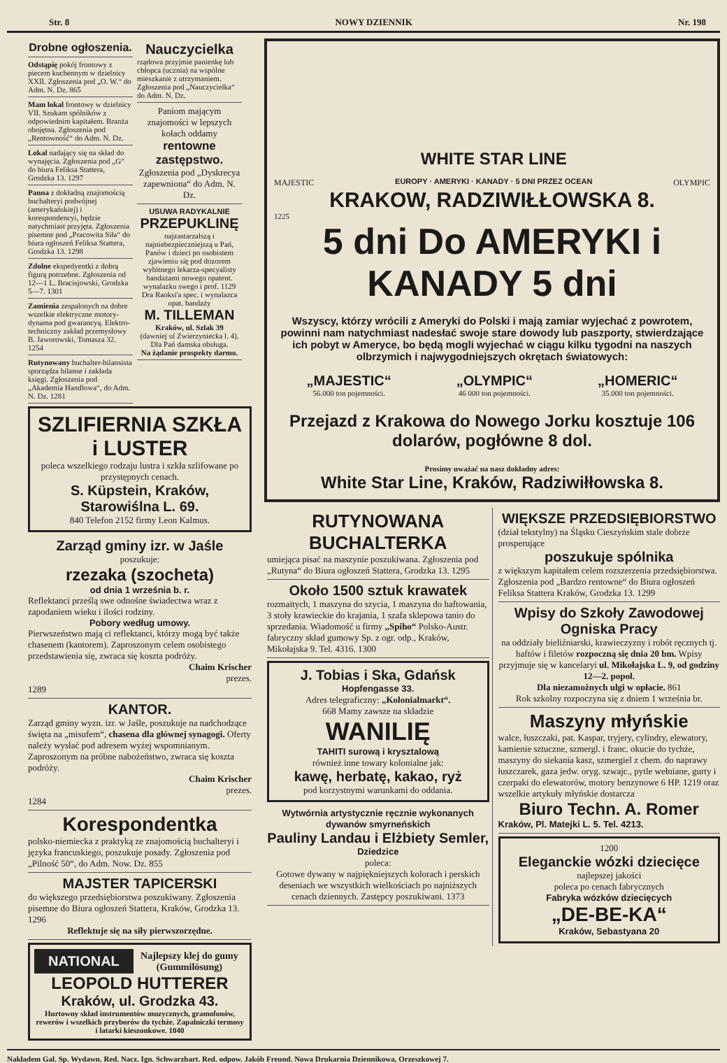Str. 8 NOWY DZIENNIK Nr. 198
Drobne ogłoszenia.
Odstąpię pokój frontowy z piecem kuchennym w dzielnicy XXII. Zgłoszenia pod „O. W.“ do Adm. N. Dz. 865
Mam lokal frontowy w dzielnicy VII. Szukam spólników z odpowiednim kapitałem. Branża obojętna. Zgłoszenia pod „Rentowność“ do Adm. N. Dz.
Lokal nadający się na skład do wynajęcia. Zgłoszenia pod „G“ do biura Feliksa Stattera, Grodzka 13. 1297
Panna z dokładną znajomością buchalteryi podwójnej (amerykańskiej) i korespondencyi, będzie natychmiast przyjęta. Zgłoszenia pisemne pod „Pracowita Siła“ do biura ogłoszeń Feliksa Stattera, Grodzka 13. 1298
Zdolne ekspedyentki z dobrą figurą potrzebne. Zgłoszenia od 12—1 L. Bracisjowski, Grodzka 5—7. 1301
Zamienia zespalonych na dobre wszelkie elektryczne motory-dynama pod gwarancyą. Elektro-techniczny zakład przemysłowy B. Jaworowski, Tomasza 32. 1254
Rutynowany buchalter-bilansista sporządza bilanse i zakłada księgi. Zgłoszenia pod „Akademia Handlowa“, do Adm. N. Dz. 1281
Nauczycielka
rządowa przyjmie panienkę lub chłopca (ucznia) na wspólne mieszkanie z utrzymaniem. Zgłoszenia pod „Nauczycielka“ do Adm. N. Dz.
Paniom mającym znajomości w lepszych kołach oddamy
rentowne zastępstwo.
Zgłoszenia pod „Dyskrecya zapewniona“ do Adm. N. Dz.
USUWA RADYKALNIE
PRZEPUKLINĘ
najzastarzalszą i najniebezpieczniejszą u Pań, Panów i dzieci po osobistem zjawieniu się pod dozorem wybitnego lekarza-specyalisty bandażami nowego opatent. wynalazku swego i prof. 1129 Dra Raoksi'a spec. i wynalazca opat. bandaży
M. TILLEMAN
Kraków, ul. Szlak 39
(dawniej ul Zwierzyniecka l. 4). Dla Pań damska obsługa.
Na żądanie prospekty darmo.
SZLIFIERNIA SZKŁA i LUSTER
poleca wszelkiego rodzaju lustra i szkła szlifowane po przystępnych cenach.
S. Küpstein, Kraków, Starowiślna L. 69.
840 Telefon 2152 firmy Leon Kalmus.
Zarząd gminy izr. w Jaśle
poszukuje:
rzezaka (szocheta)
od dnia 1 września b. r.
Reflektanci prześlą swe odnośne świadectwa wraz z zapodaniem wieku i ilości rodziny.
Pobory według umowy.
Pierwszeństwo mają ci reflektanci, którzy mogą być także chasenem (kantorem). Zaproszonym celem osobistego przedstawienia się, zwraca się koszta podróży.
Chaim Krischer
prezes.
1289
KANTOR.
Zarząd gminy wyzn. izr. w Jaśle, poszukuje na nadchodzące święta na „misufem“, chasena dla głównej synagogi. Oferty należy wysłać pod adresem wyżej wspomnianym. Zaproszonym na próbne nabożeństwo, zwraca się koszta podróży.
Chaim Krischer
prezes.
1284
Korespondentka
polsko-niemiecka z praktyką ze znajomością buchalteryi i języka francuskiego, poszukuje posady. Zgłoszenia pod „Pilność 50“, do Adm. Now. Dz. 855
MAJSTER TAPICERSKI
do większego przedsiębiorstwa poszukiwany. Zgłoszenia pisemne do Biura ogłoszeń Stattera, Kraków, Grodzka 13. 1296
Reflektuje się na siły pierwszorzędne.
NATIONAL Najlepszy klej do gumy (Gummilösung)
LEOPOLD HUTTERER
Kraków, ul. Grodzka 43.
Hurtowny skład instrumentów muzycznych, gramofonów, rewerów i wszelkich przyborów do tychże. Zapalniczki termosy i latarki kieszonkowe. 1040
MAJESTIC WHITE STAR LINE
EUROPY · AMERYKI · KANADY · 5 DNI PRZEZ OCEAN OLYMPIC
KRAKOW, RADZIWIŁŁOWSKA 8.
1225
5 dni Do AMERYKI i KANADY 5 dni
Wszyscy, którzy wrócili z Ameryki do Polski i mają zamiar wyjechać z powrotem, powinni nam natychmiast nadesłać swoje stare dowody lub paszporty, stwierdzające ich pobyt w Ameryce, bo będą mogli wyjechać w ciągu kilku tygodni na naszych olbrzymich i najwygodniejszych okrętach światowych:
„MAJESTIC“
56.000 ton pojemności.
„OLYMPIC“
46 000 ton pojemności.
„HOMERIC“
35.000 ton pojemności.
Przejazd z Krakowa do Nowego Jorku kosztuje 106 dolarów, pogłówne 8 dol.
Prosimy uważać na nasz dokładny adres:
White Star Line, Kraków, Radziwiłłowska 8.
RUTYNOWANA BUCHALTERKA
umiejąca pisać na maszynie poszukiwana. Zgłoszenia pod „Rutyna“ do Biura ogłoszeń Stattera, Grodzka 13. 1295
Około 1500 sztuk krawatek
rozmaitych, 1 maszyna do szycia, 1 maszyna do haftowania, 3 stoły krawieckie do krajania, 1 szafa sklepowa tanio do sprzedania. Wiadomość u firmy „Spiho“ Polsko-Austr. fabryczny skład gumowy Sp. z ogr. odp., Kraków, Mikołajska 9. Tel. 4316. 1300
J. Tobias i Ska, Gdańsk
Hopfengasse 33.
Adres telegraficzny: „Kolonialmarkt“.
668 Mamy zawsze na składzie
WANILIĘ
TAHITI surową i krysztalową
również inne towary kolonialne jak:
kawę, herbatę, kakao, ryż
pod korzystnymi warunkami do oddania.
Wytwórnia artystycznie ręcznie wykonanych dywanów smyrneńskich
Pauliny Landau i Elżbiety Semler,
Dziedzice
poleca:
Gotowe dywany w najpiękniejszych kolorach i perskich deseniach we wszystkich wielkościach po najniższych cenach dziennych. Zastępcy poszukiwani. 1373
WIĘKSZE PRZEDSIĘBIORSTWO
(dział tekstylny) na Śląsku Cieszyńskim stale dobrze prosperujące
poszukuje spólnika
z większym kapitałem celem rozszerzenia przedsiębiorstwa. Zgłoszenia pod „Bardzo rentowne“ do Biura ogłoszeń Feliksa Stattera Kraków, Grodzka 13. 1299
Wpisy do Szkoły Zawodowej Ogniska Pracy
na oddziały bieliźniarski, krawieczyzny i robót ręcznych tj. haftów i filetów rozpoczną się dnia 20 bm. Wpisy przyjmuje się w kancelaryi ul. Mikołajska L. 9, od godziny 12—2. popoł.
Dla niezamożnych ulgi w opłacie. 861
Rok szkolny rozpoczyna się z dniem 1 września br.
Maszyny młyńskie
walce, łuszczaki, pat. Kaspar, tryjery, cylindry, elewatory, kamienie sztuczne, szmergl. i franc. okucie do tychże, maszyny do siekania kasz, szmergiel z chem. do naprawy łuszczarek, gaza jedw. oryg. szwajc., pytle wełniane, gurty i czerpaki do elewatorów, motory benzynowe 6 HP. 1219 oraz wszelkie artykuły młyńskie dostarcza
Biuro Techn. A. Romer
Kraków, Pl. Matejki L. 5. Tel. 4213.
1200
Eleganckie wózki dziecięce
najlepszej jakości
poleca po cenach fabrycznych
Fabryka wózków dziecięcych
„DE-BE-KA“
Kraków, Sebastyana 20
Nakładem Gal. Sp. Wydawn. Red. Nacz. Ign. Schwarzbart. Red. odpow. Jakób Freund. Nowa Drukarnia Dziennikowa, Orzeszkowej 7.